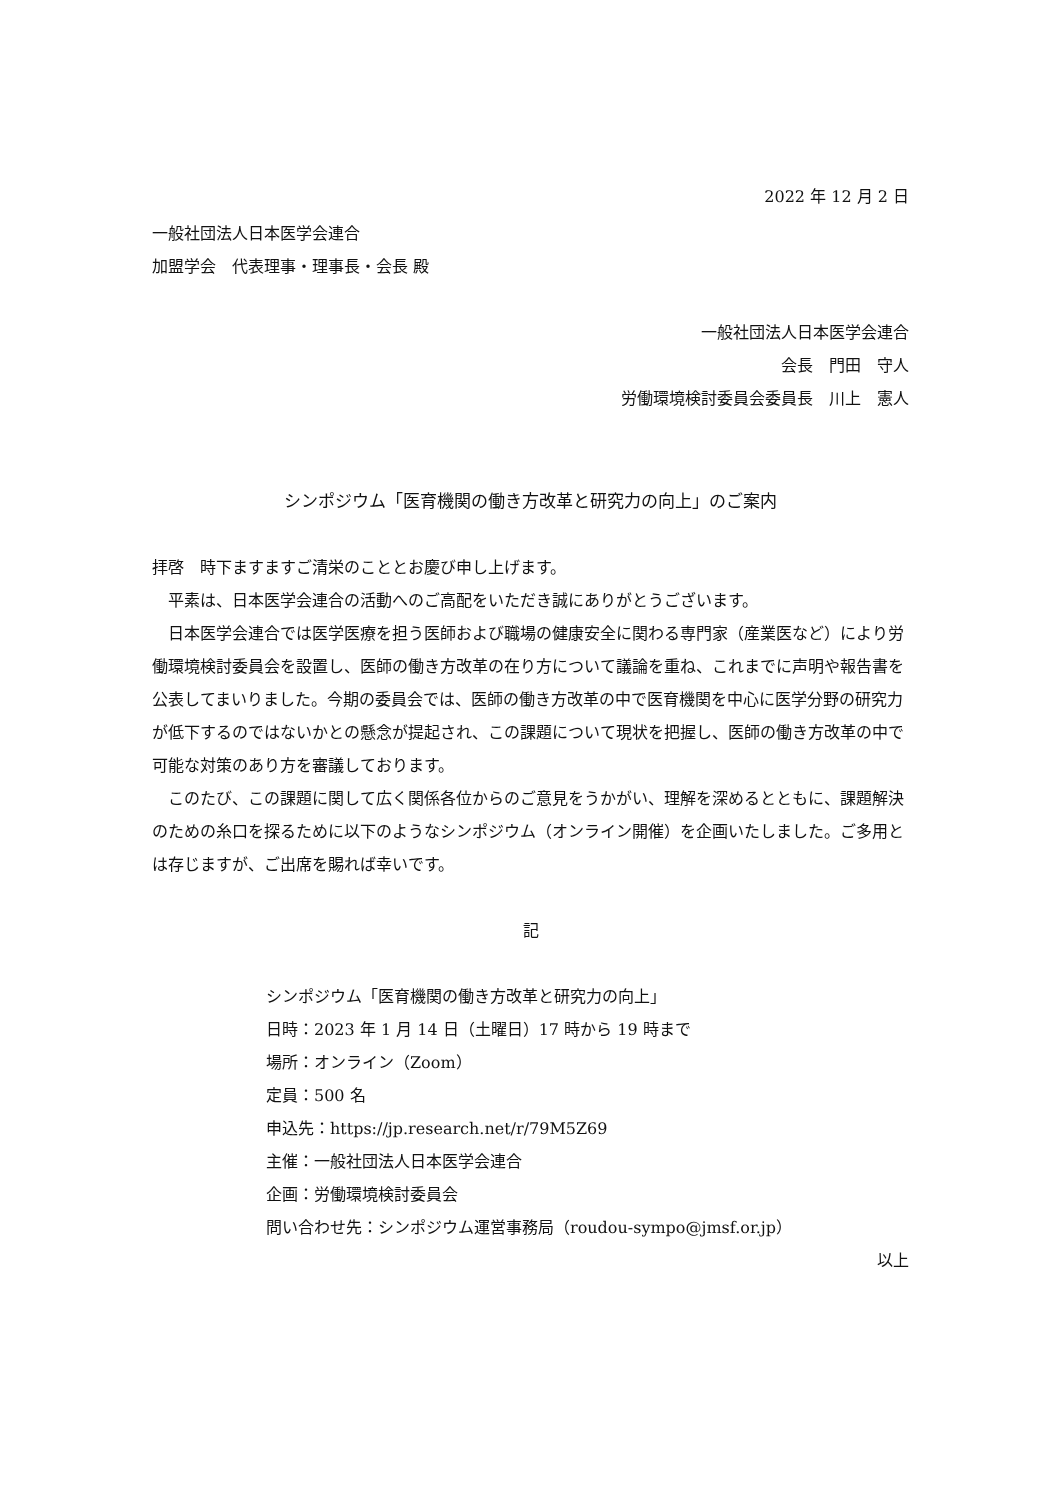2022 年 12 月 2 日
一般社団法人日本医学会連合
加盟学会　代表理事・理事長・会長 殿
一般社団法人日本医学会連合
会長　門田　守人
労働環境検討委員会委員長　川上　憲人
シンポジウム「医育機関の働き方改革と研究力の向上」のご案内
拝啓　時下ますますご清栄のこととお慶び申し上げます。
平素は、日本医学会連合の活動へのご高配をいただき誠にありがとうございます。
日本医学会連合では医学医療を担う医師および職場の健康安全に関わる専門家（産業医など）により労働環境検討委員会を設置し、医師の働き方改革の在り方について議論を重ね、これまでに声明や報告書を公表してまいりました。今期の委員会では、医師の働き方改革の中で医育機関を中心に医学分野の研究力が低下するのではないかとの懸念が提起され、この課題について現状を把握し、医師の働き方改革の中で可能な対策のあり方を審議しております。
このたび、この課題に関して広く関係各位からのご意見をうかがい、理解を深めるとともに、課題解決のための糸口を探るために以下のようなシンポジウム（オンライン開催）を企画いたしました。ご多用とは存じますが、ご出席を賜れば幸いです。
記
シンポジウム「医育機関の働き方改革と研究力の向上」
日時：2023 年 1 月 14 日（土曜日）17 時から 19 時まで
場所：オンライン（Zoom）
定員：500 名
申込先：https://jp.research.net/r/79M5Z69
主催：一般社団法人日本医学会連合
企画：労働環境検討委員会
問い合わせ先：シンポジウム運営事務局（roudou-sympo@jmsf.or.jp）
以上